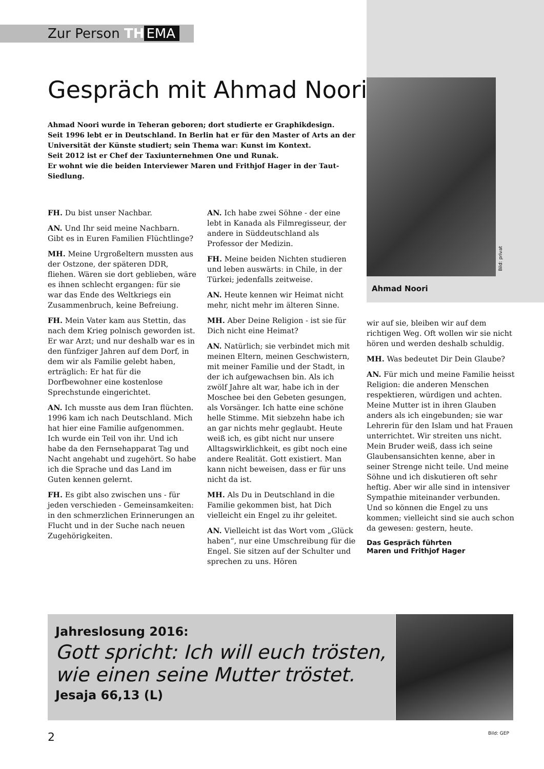Zur Person TH EMA
Gespräch mit Ahmad Noori
Ahmad Noori wurde in Teheran geboren; dort studierte er Graphikdesign.
Seit 1996 lebt er in Deutschland. In Berlin hat er für den Master of Arts an der Universität der Künste studiert; sein Thema war: Kunst im Kontext.
Seit 2012 ist er Chef der Taxiunternehmen One und Runak.
Er wohnt wie die beiden Interviewer Maren und Frithjof Hager in der Taut-Siedlung.
FH. Du bist unser Nachbar.
AN. Und Ihr seid meine Nachbarn. Gibt es in Euren Familien Flüchtlinge?
MH. Meine Urgroßeltern mussten aus der Ostzone, der späteren DDR, fliehen. Wären sie dort geblieben, wäre es ihnen schlecht ergangen: für sie war das Ende des Weltkriegs ein Zusammenbruch, keine Befreiung.
FH. Mein Vater kam aus Stettin, das nach dem Krieg polnisch geworden ist. Er war Arzt; und nur deshalb war es in den fünfziger Jahren auf dem Dorf, in dem wir als Familie gelebt haben, erträglich: Er hat für die Dorfbewohner eine kostenlose Sprechstunde eingerichtet.
AN. Ich musste aus dem Iran flüchten. 1996 kam ich nach Deutschland. Mich hat hier eine Familie aufgenommen. Ich wurde ein Teil von ihr. Und ich habe da den Fernsehapparat Tag und Nacht angehabt und zugehört. So habe ich die Sprache und das Land im Guten kennen gelernt.
FH. Es gibt also zwischen uns - für jeden verschieden - Gemeinsamkeiten: in den schmerzlichen Erinnerungen an Flucht und in der Suche nach neuen Zugehörigkeiten.
AN. Ich habe zwei Söhne - der eine lebt in Kanada als Filmregisseur, der andere in Süddeutschland als Professor der Medizin.
FH. Meine beiden Nichten studieren und leben auswärts: in Chile, in der Türkei; jedenfalls zeitweise.
AN. Heute kennen wir Heimat nicht mehr, nicht mehr im älteren Sinne.
MH. Aber Deine Religion - ist sie für Dich nicht eine Heimat?
AN. Natürlich; sie verbindet mich mit meinen Eltern, meinen Geschwistern, mit meiner Familie und der Stadt, in der ich aufgewachsen bin. Als ich zwölf Jahre alt war, habe ich in der Moschee bei den Gebeten gesungen, als Vorsänger. Ich hatte eine schöne helle Stimme. Mit siebzehn habe ich an gar nichts mehr geglaubt. Heute weiß ich, es gibt nicht nur unsere Alltagswirklichkeit, es gibt noch eine andere Realität. Gott existiert. Man kann nicht beweisen, dass er für uns nicht da ist.
MH. Als Du in Deutschland in die Familie gekommen bist, hat Dich vielleicht ein Engel zu ihr geleitet.
AN. Vielleicht ist das Wort vom „Glück haben“, nur eine Umschreibung für die Engel. Sie sitzen auf der Schulter und sprechen zu uns. Hören
Bild: privat
Ahmad Noori
wir auf sie, bleiben wir auf dem richtigen Weg. Oft wollen wir sie nicht hören und werden deshalb schuldig.
MH. Was bedeutet Dir Dein Glaube?
AN. Für mich und meine Familie heisst Religion: die anderen Menschen respektieren, würdigen und achten. Meine Mutter ist in ihren Glauben anders als ich eingebunden; sie war Lehrerin für den Islam und hat Frauen unterrichtet. Wir streiten uns nicht. Mein Bruder weiß, dass ich seine Glaubensansichten kenne, aber in seiner Strenge nicht teile. Und meine Söhne und ich diskutieren oft sehr heftig. Aber wir alle sind in intensiver Sympathie miteinander verbunden. Und so können die Engel zu uns kommen; vielleicht sind sie auch schon da gewesen: gestern, heute.
Das Gespräch führten
Maren und Frithjof Hager
Jahreslosung 2016:
Gott spricht: Ich will euch trösten, wie einen seine Mutter tröstet.
Jesaja 66,13 (L)
2 Bild: GEP